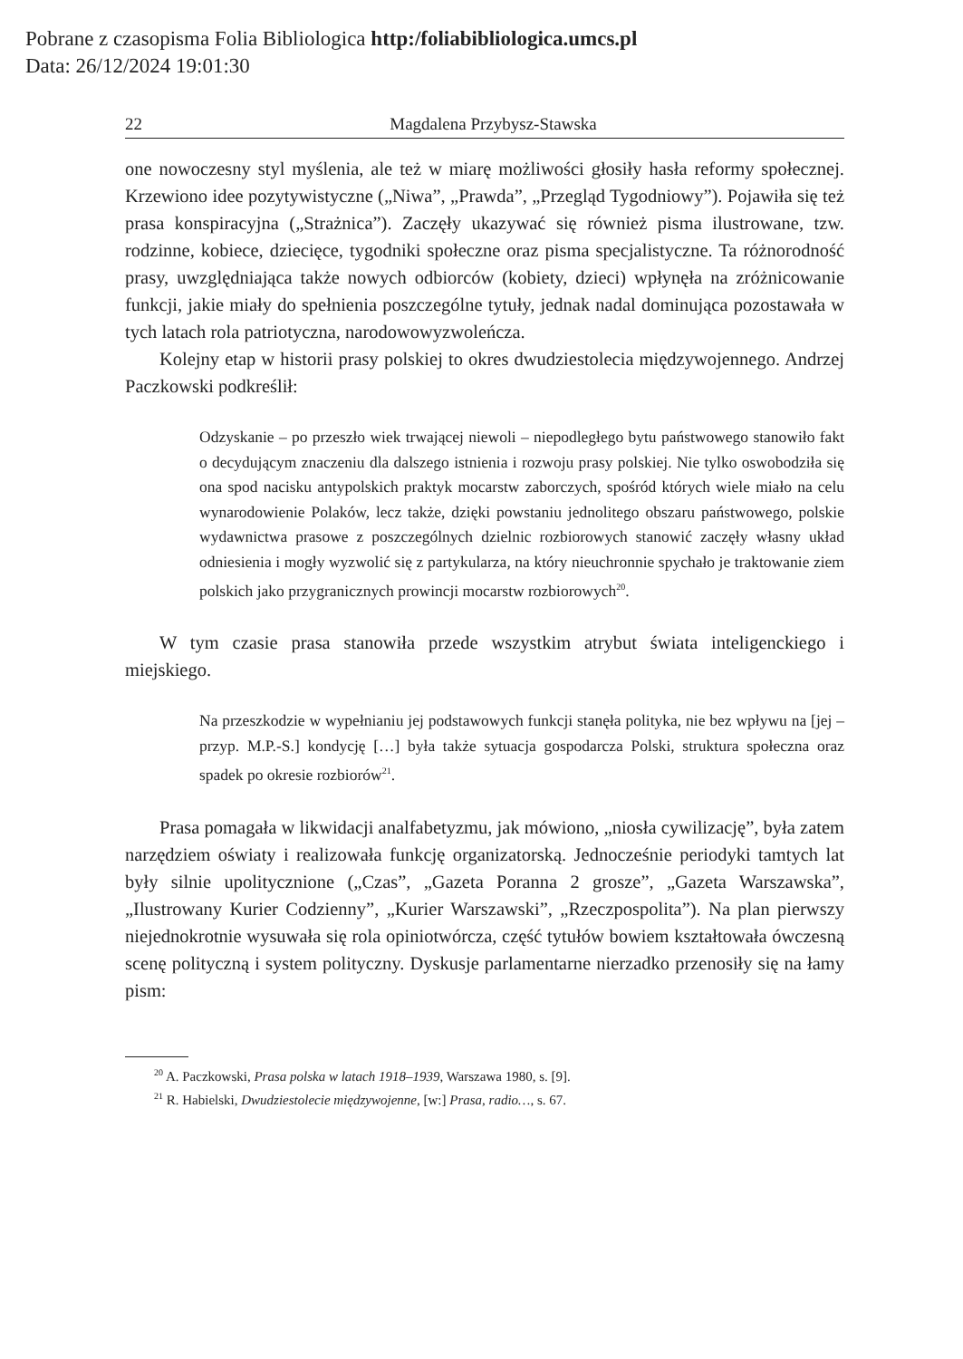Pobrane z czasopisma Folia Bibliologica http:/foliabibliologica.umcs.pl
Data: 26/12/2024 19:01:30
22 Magdalena Przybysz-Stawska
one nowoczesny styl myślenia, ale też w miarę możliwości głosiły hasła reformy społecznej. Krzewiono idee pozytywistyczne („Niwa”, „Prawda”, „Przegląd Tygodniowy”). Pojawiła się też prasa konspiracyjna („Strażnica”). Zaczęły ukazywać się również pisma ilustrowane, tzw. rodzinne, kobiece, dziecięce, tygodniki społeczne oraz pisma specjalistyczne. Ta różnorodność prasy, uwzględniająca także nowych odbiorców (kobiety, dzieci) wpłynęła na zróżnicowanie funkcji, jakie miały do spełnienia poszczególne tytuły, jednak nadal dominująca pozostawała w tych latach rola patriotyczna, narodowowyzwoleńcza.
Kolejny etap w historii prasy polskiej to okres dwudziestolecia międzywojennego. Andrzej Paczkowski podkreślił:
Odzyskanie – po przeszło wiek trwającej niewoli – niepodległego bytu państwowego stanowiło fakt o decydującym znaczeniu dla dalszego istnienia i rozwoju prasy polskiej. Nie tylko oswobodziła się ona spod nacisku antypolskich praktyk mocarstw zaborczych, spośród których wiele miało na celu wynarodowienie Polaków, lecz także, dzięki powstaniu jednolitego obszaru państwowego, polskie wydawnictwa prasowe z poszczególnych dzielnic rozbiorowych stanowić zaczęły własny układ odniesienia i mogły wyzwolić się z partykularza, na który nieuchronnie spychało je traktowanie ziem polskich jako przygranicznych prowincji mocarstw rozbiorowych<sup>20</sup>.
W tym czasie prasa stanowiła przede wszystkim atrybut świata inteligenckiego i miejskiego.
Na przeszkodzie w wypełnianiu jej podstawowych funkcji stanęła polityka, nie bez wpływu na [jej – przyp. M.P.-S.] kondycję […] była także sytuacja gospodarcza Polski, struktura społeczna oraz spadek po okresie rozbiorów<sup>21</sup>.
Prasa pomagała w likwidacji analfabetyzmu, jak mówiono, „niosła cywilizację”, była zatem narzędziem oświaty i realizowała funkcję organizatorską. Jednocześnie periodyki tamtych lat były silnie upolitycznione („Czas”, „Gazeta Poranna 2 grosze”, „Gazeta Warszawska”, „Ilustrowany Kurier Codzienny”, „Kurier Warszawski”, „Rzeczpospolita”). Na plan pierwszy niejednokrotnie wysuwała się rola opiniotwórcza, część tytułów bowiem kształtowała ówczesną scenę polityczną i system polityczny. Dyskusje parlamentarne nierzadko przenosiły się na łamy pism:
<sup>20</sup> A. Paczkowski, Prasa polska w latach 1918–1939, Warszawa 1980, s. [9].
<sup>21</sup> R. Habielski, Dwudziestolecie międzywojenne, [w:] Prasa, radio…, s. 67.